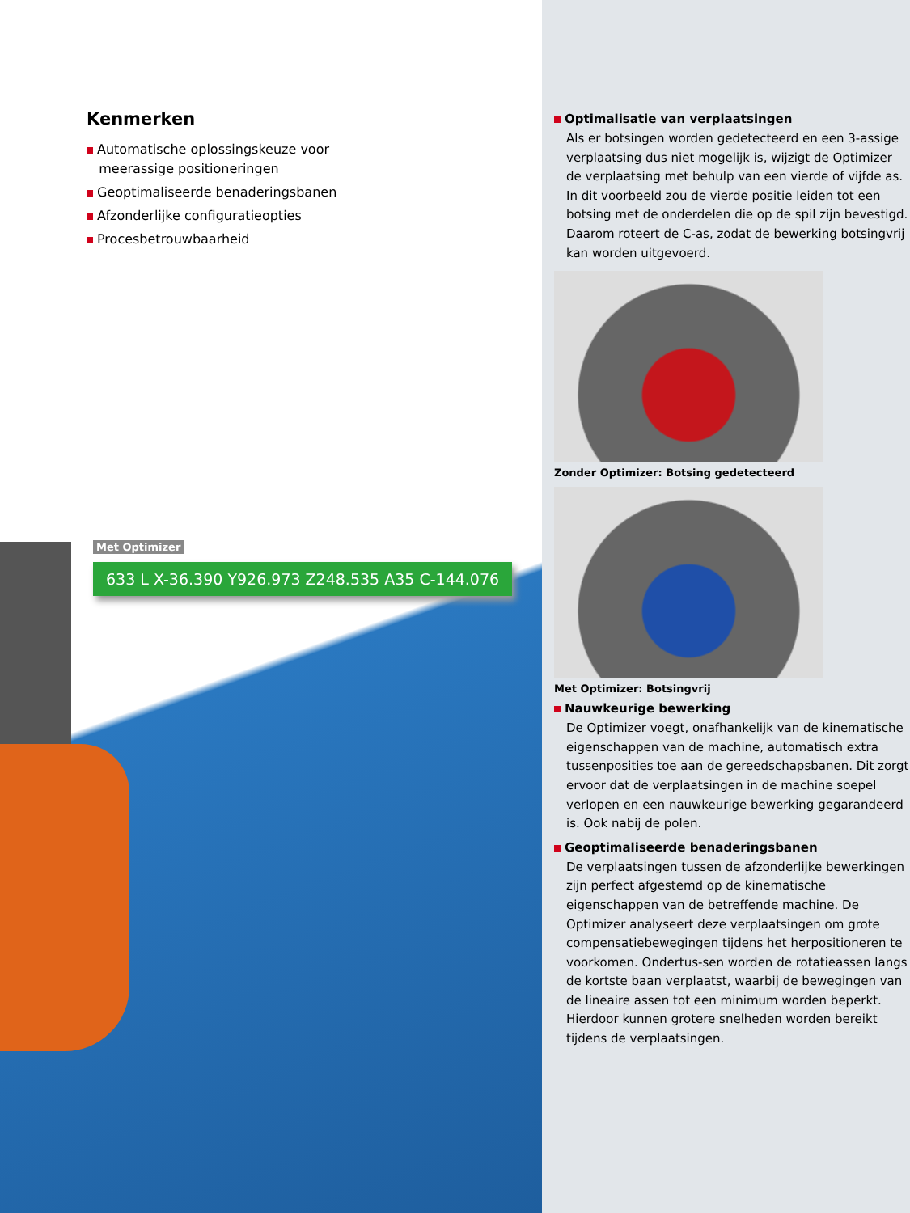Kenmerken
Automatische oplossingskeuze voor
meerassige positioneringen
Geoptimaliseerde benaderingsbanen
Afzonderlijke configuratieopties
Procesbetrouwbaarheid
Met Optimizer
633 L X-36.390 Y926.973 Z248.535 A35 C-144.076
Optimalisatie van verplaatsingen
Als er botsingen worden gedetecteerd en een 3-assige verplaatsing dus niet mogelijk is, wijzigt de Optimizer de verplaatsing met behulp van een vierde of vijfde as. In dit voorbeeld zou de vierde positie leiden tot een botsing met de onderdelen die op de spil zijn bevestigd. Daarom roteert de C-as, zodat de bewerking botsingvrij kan worden uitgevoerd.
Zonder Optimizer: Botsing gedetecteerd
Met Optimizer: Botsingvrij
Nauwkeurige bewerking
De Optimizer voegt, onafhankelijk van de kinematische eigenschappen van de machine, automatisch extra tussenposities toe aan de gereedschapsbanen. Dit zorgt ervoor dat de verplaatsingen in de machine soepel verlopen en een nauwkeurige bewerking gegarandeerd is. Ook nabij de polen.
Geoptimaliseerde benaderingsbanen
De verplaatsingen tussen de afzonderlijke bewerkingen zijn perfect afgestemd op de kinematische eigenschappen van de betreffende machine. De Optimizer analyseert deze verplaatsingen om grote compensatiebewegingen tijdens het herpositioneren te voorkomen. Ondertus-sen worden de rotatieassen langs de kortste baan verplaatst, waarbij de bewegingen van de lineaire assen tot een minimum worden beperkt. Hierdoor kunnen grotere snelheden worden bereikt tijdens de verplaatsingen.